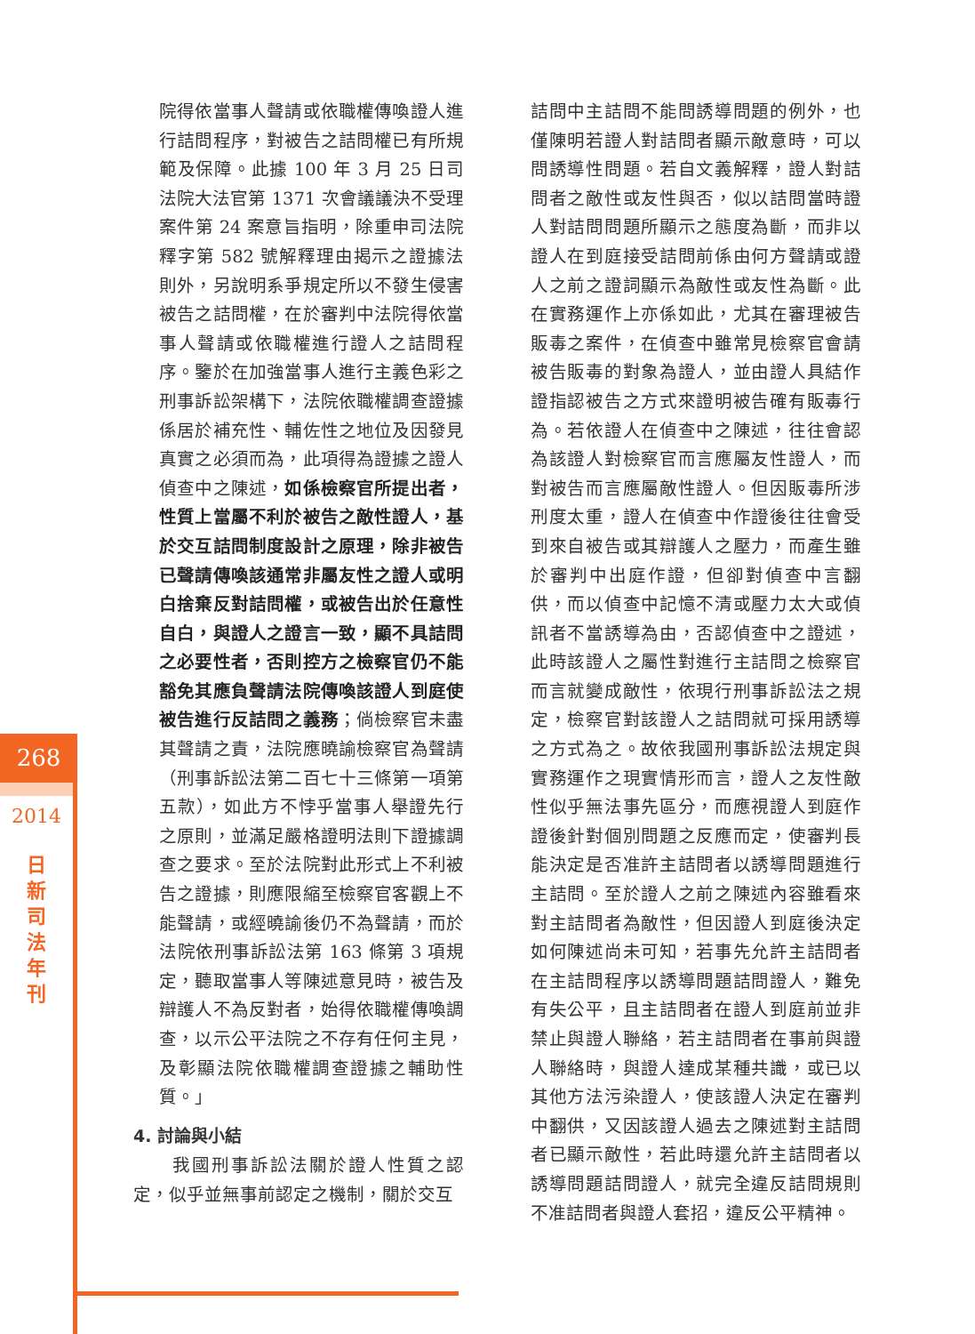268
2014
日
新
司
法
年
刊
院得依當事人聲請或依職權傳喚證人進行詰問程序，對被告之詰問權已有所規範及保障。此據 100 年 3 月 25 日司法院大法官第 1371 次會議議決不受理案件第 24 案意旨指明，除重申司法院釋字第 582 號解釋理由揭示之證據法則外，另說明系爭規定所以不發生侵害被告之詰問權，在於審判中法院得依當事人聲請或依職權進行證人之詰問程序。鑒於在加強當事人進行主義色彩之刑事訴訟架構下，法院依職權調查證據係居於補充性、輔佐性之地位及因發見真實之必須而為，此項得為證據之證人偵查中之陳述，如係檢察官所提出者，性質上當屬不利於被告之敵性證人，基於交互詰問制度設計之原理，除非被告已聲請傳喚該通常非屬友性之證人或明白捨棄反對詰問權，或被告出於任意性自白，與證人之證言一致，顯不具詰問之必要性者，否則控方之檢察官仍不能豁免其應負聲請法院傳喚該證人到庭使被告進行反詰問之義務；倘檢察官未盡其聲請之責，法院應曉諭檢察官為聲請（刑事訴訟法第二百七十三條第一項第五款），如此方不悖乎當事人舉證先行之原則，並滿足嚴格證明法則下證據調查之要求。至於法院對此形式上不利被告之證據，則應限縮至檢察官客觀上不能聲請，或經曉諭後仍不為聲請，而於法院依刑事訴訟法第 163 條第 3 項規定，聽取當事人等陳述意見時，被告及辯護人不為反對者，始得依職權傳喚調查，以示公平法院之不存有任何主見，及彰顯法院依職權調查證據之輔助性質。」
4. 討論與小結
　　我國刑事訴訟法關於證人性質之認定，似乎並無事前認定之機制，關於交互
詰問中主詰問不能問誘導問題的例外，也僅陳明若證人對詰問者顯示敵意時，可以問誘導性問題。若自文義解釋，證人對詰問者之敵性或友性與否，似以詰問當時證人對詰問問題所顯示之態度為斷，而非以證人在到庭接受詰問前係由何方聲請或證人之前之證詞顯示為敵性或友性為斷。此在實務運作上亦係如此，尤其在審理被告販毒之案件，在偵查中雖常見檢察官會請被告販毒的對象為證人，並由證人具結作證指認被告之方式來證明被告確有販毒行為。若依證人在偵查中之陳述，往往會認為該證人對檢察官而言應屬友性證人，而對被告而言應屬敵性證人。但因販毒所涉刑度太重，證人在偵查中作證後往往會受到來自被告或其辯護人之壓力，而產生雖於審判中出庭作證，但卻對偵查中言翻供，而以偵查中記憶不清或壓力太大或偵訊者不當誘導為由，否認偵查中之證述，此時該證人之屬性對進行主詰問之檢察官而言就變成敵性，依現行刑事訴訟法之規定，檢察官對該證人之詰問就可採用誘導之方式為之。故依我國刑事訴訟法規定與實務運作之現實情形而言，證人之友性敵性似乎無法事先區分，而應視證人到庭作證後針對個別問題之反應而定，使審判長能決定是否准許主詰問者以誘導問題進行主詰問。至於證人之前之陳述內容雖看來對主詰問者為敵性，但因證人到庭後決定如何陳述尚未可知，若事先允許主詰問者在主詰問程序以誘導問題詰問證人，難免有失公平，且主詰問者在證人到庭前並非禁止與證人聯絡，若主詰問者在事前與證人聯絡時，與證人達成某種共識，或已以其他方法污染證人，使該證人決定在審判中翻供，又因該證人過去之陳述對主詰問者已顯示敵性，若此時還允許主詰問者以誘導問題詰問證人，就完全違反詰問規則不准詰問者與證人套招，違反公平精神。